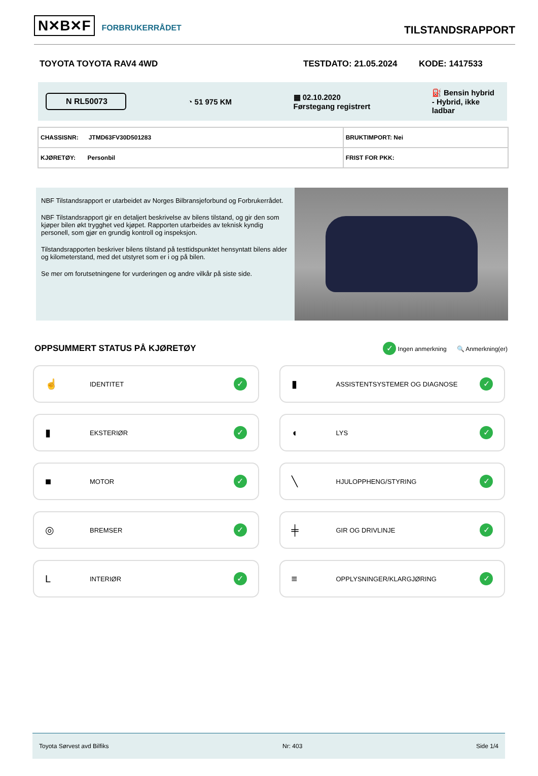N✕B✕F FORBRUKERRÅDET
TILSTANDSRAPPORT
TOYOTA TOYOTA RAV4 4WD TESTDATO: 21.05.2024 KODE: 1417533
N RL50073 ◔ 51 975 KM ▦ 02.10.2020
Førstegang registrert ⛽ Bensin hybrid
- Hybrid, ikke
ladbar
| CHASSISNR: JTMD63FV30D501283 | BRUKTIMPORT: Nei |
| KJØRETØY: Personbil | FRIST FOR PKK: |
NBF Tilstandsrapport er utarbeidet av Norges Bilbransjeforbund og Forbrukerrådet.
NBF Tilstandsrapport gir en detaljert beskrivelse av bilens tilstand, og gir den som kjøper bilen økt trygghet ved kjøpet. Rapporten utarbeides av teknisk kyndig personell, som gjør en grundig kontroll og inspeksjon.
Tilstandsrapporten beskriver bilens tilstand på testtidspunktet hensyntatt bilens alder og kilometerstand, med det utstyret som er i og på bilen.
Se mer om forutsetningene for vurderingen og andre vilkår på siste side.
OPPSUMMERT STATUS PÅ KJØRETØY
✓ Ingen anmerkning 🔍 Anmerkning(er)
☝ IDENTITET ✓
▮ ASSISTENTSYSTEMER OG DIAGNOSE ✓
▮ EKSTERIØR ✓
◖ LYS ✓
■ MOTOR ✓
╲ HJULOPPHENG/STYRING ✓
◎ BREMSER ✓
╪ GIR OG DRIVLINJE ✓
L INTERIØR ✓
≡ OPPLYSNINGER/KLARGJØRING ✓
Toyota Sørvest avd Bilfiks Nr: 403 Side 1/4